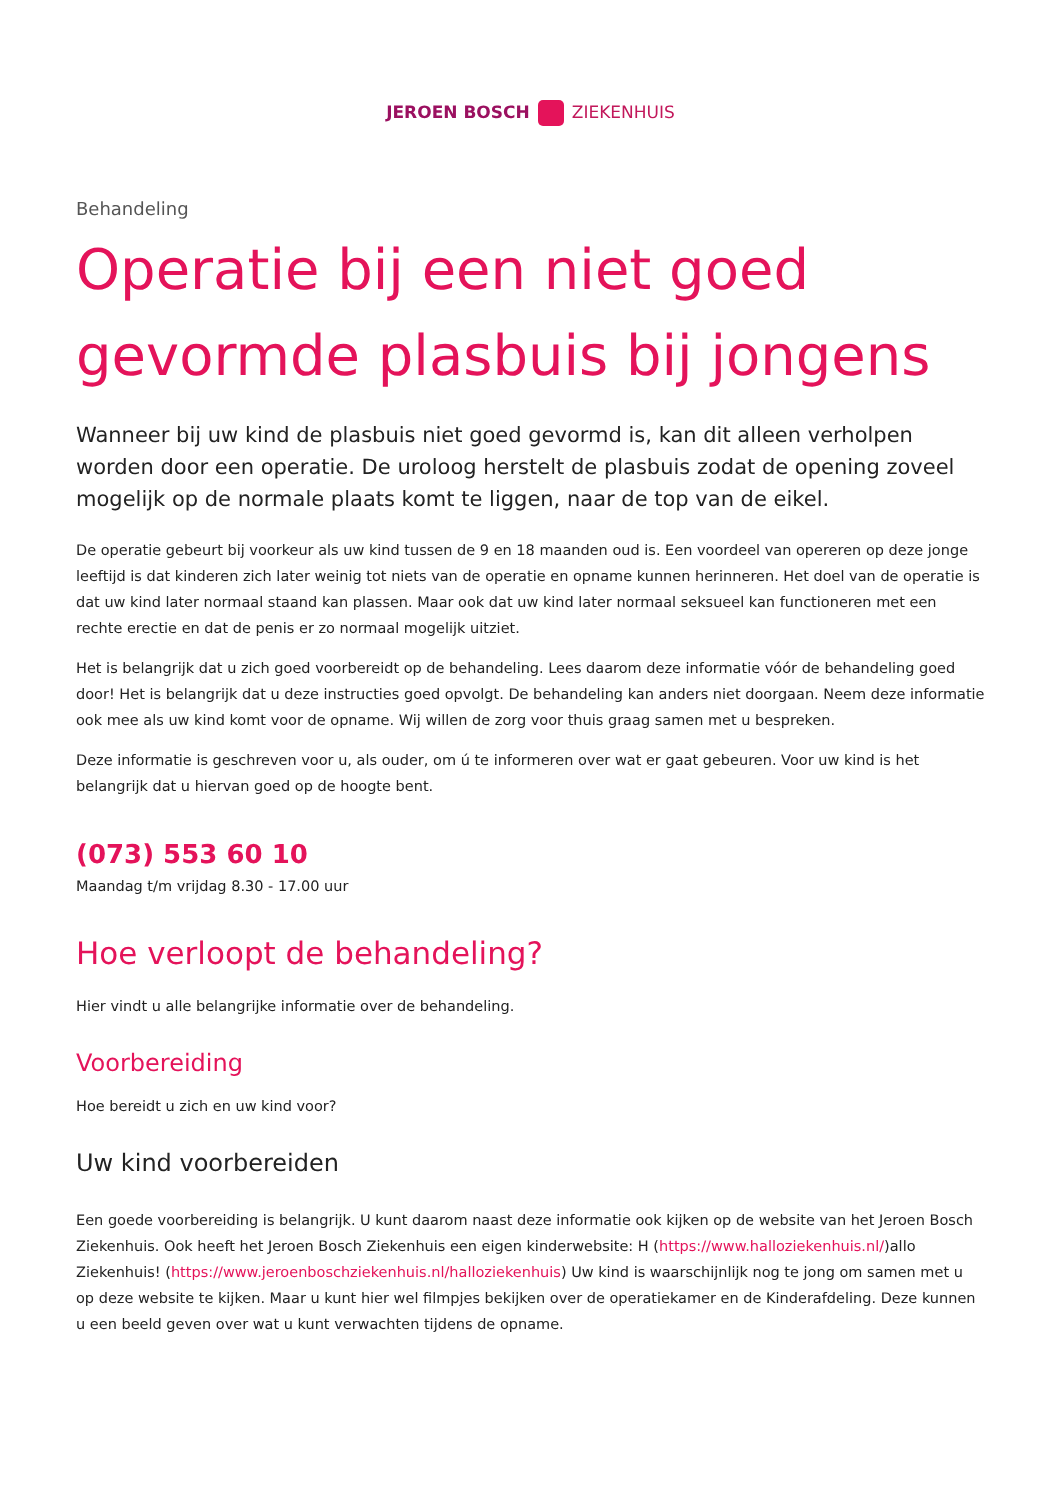JEROEN BOSCH ZIEKENHUIS
Behandeling
Operatie bij een niet goed gevormde plasbuis bij jongens
Wanneer bij uw kind de plasbuis niet goed gevormd is, kan dit alleen verholpen worden door een operatie. De uroloog herstelt de plasbuis zodat de opening zoveel mogelijk op de normale plaats komt te liggen, naar de top van de eikel.
De operatie gebeurt bij voorkeur als uw kind tussen de 9 en 18 maanden oud is. Een voordeel van opereren op deze jonge leeftijd is dat kinderen zich later weinig tot niets van de operatie en opname kunnen herinneren. Het doel van de operatie is dat uw kind later normaal staand kan plassen. Maar ook dat uw kind later normaal seksueel kan functioneren met een rechte erectie en dat de penis er zo normaal mogelijk uitziet.
Het is belangrijk dat u zich goed voorbereidt op de behandeling. Lees daarom deze informatie vóór de behandeling goed door! Het is belangrijk dat u deze instructies goed opvolgt. De behandeling kan anders niet doorgaan. Neem deze informatie ook mee als uw kind komt voor de opname. Wij willen de zorg voor thuis graag samen met u bespreken.
Deze informatie is geschreven voor u, als ouder, om ú te informeren over wat er gaat gebeuren. Voor uw kind is het belangrijk dat u hiervan goed op de hoogte bent.
(073) 553 60 10
Maandag t/m vrijdag 8.30 - 17.00 uur
Hoe verloopt de behandeling?
Hier vindt u alle belangrijke informatie over de behandeling.
Voorbereiding
Hoe bereidt u zich en uw kind voor?
Uw kind voorbereiden
Een goede voorbereiding is belangrijk. U kunt daarom naast deze informatie ook kijken op de website van het Jeroen Bosch Ziekenhuis. Ook heeft het Jeroen Bosch Ziekenhuis een eigen kinderwebsite: H (https://www.halloziekenhuis.nl/)allo Ziekenhuis! (https://www.jeroenboschziekenhuis.nl/halloziekenhuis) Uw kind is waarschijnlijk nog te jong om samen met u op deze website te kijken. Maar u kunt hier wel filmpjes bekijken over de operatiekamer en de Kinderafdeling. Deze kunnen u een beeld geven over wat u kunt verwachten tijdens de opname.